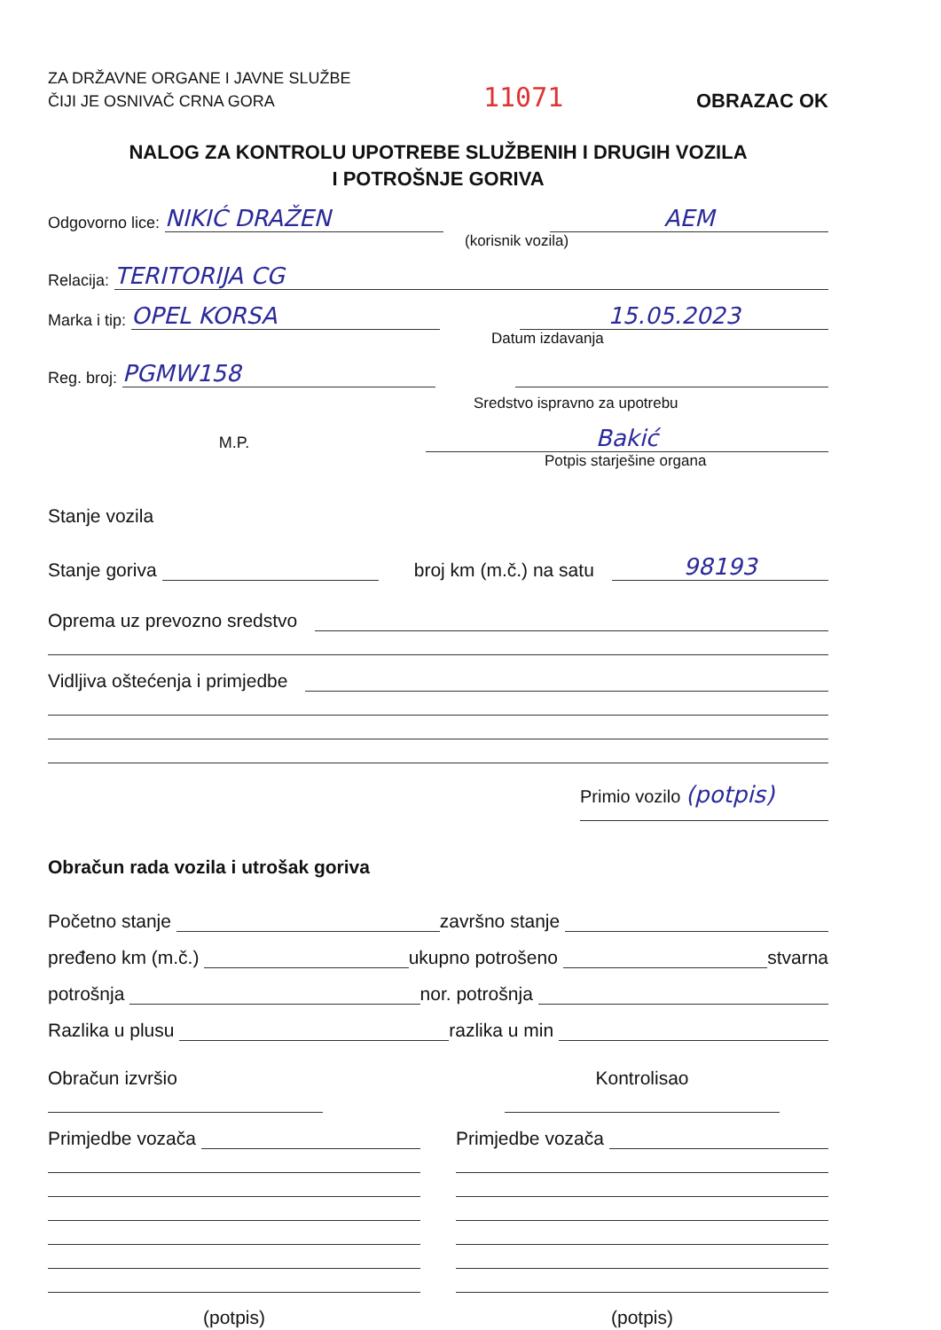ZA DRŽAVNE ORGANE I JAVNE SLUŽBE
ČIJI JE OSNIVAČ CRNA GORA
11071
OBRAZAC OK
NALOG ZA KONTROLU UPOTREBE SLUŽBENIH I DRUGIH VOZILA
I POTROŠNJE GORIVA
Odgovorno lice: NIKIĆ DRAŽEN AEM
(korisnik vozila)
Relacija: TERITORIJA CG
Marka i tip: OPEL KORSA 15.05.2023
Datum izdavanja
Reg. broj: PGMW158
Sredstvo ispravno za upotrebu
M.P. Bakić
Potpis starješine organa
Stanje vozila
Stanje goriva broj km (m.č.) na satu 98193
Oprema uz prevozno sredstvo
Vidljiva oštećenja i primjedbe
Primio vozilo (potpis)
Obračun rada vozila i utrošak goriva
Početno stanje završno stanje
pređeno km (m.č.) ukupno potrošeno stvarna
potrošnja nor. potrošnja
Razlika u plusu razlika u min
Obračun izvršio
Primjedbe vozača
(potpis)
Kontrolisao
Primjedbe vozača
(potpis)